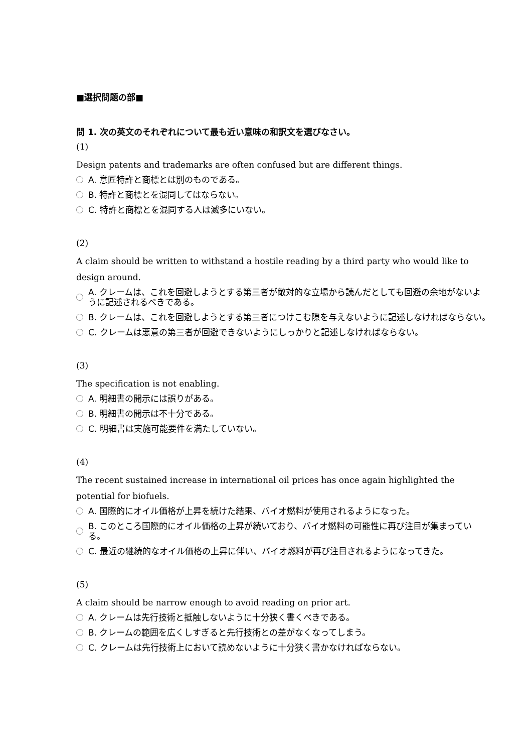■選択問題の部■
問 1. 次の英文のそれぞれについて最も近い意味の和訳文を選びなさい。
(1)
Design patents and trademarks are often confused but are different things.
A. 意匠特許と商標とは別のものである。
B. 特許と商標とを混同してはならない。
C. 特許と商標とを混同する人は滅多にいない。
(2)
A claim should be written to withstand a hostile reading by a third party who would like to design around.
A. クレームは、これを回避しようとする第三者が敵対的な立場から読んだとしても回避の余地がないように記述されるべきである。
B. クレームは、これを回避しようとする第三者につけこむ隙を与えないように記述しなければならない。
C. クレームは悪意の第三者が回避できないようにしっかりと記述しなければならない。
(3)
The specification is not enabling.
A. 明細書の開示には誤りがある。
B. 明細書の開示は不十分である。
C. 明細書は実施可能要件を満たしていない。
(4)
The recent sustained increase in international oil prices has once again highlighted the potential for biofuels.
A. 国際的にオイル価格が上昇を続けた結果、バイオ燃料が使用されるようになった。
B. このところ国際的にオイル価格の上昇が続いており、バイオ燃料の可能性に再び注目が集まっている。
C. 最近の継続的なオイル価格の上昇に伴い、バイオ燃料が再び注目されるようになってきた。
(5)
A claim should be narrow enough to avoid reading on prior art.
A. クレームは先行技術と抵触しないように十分狭く書くべきである。
B. クレームの範囲を広くしすぎると先行技術との差がなくなってしまう。
C. クレームは先行技術上において読めないように十分狭く書かなければならない。